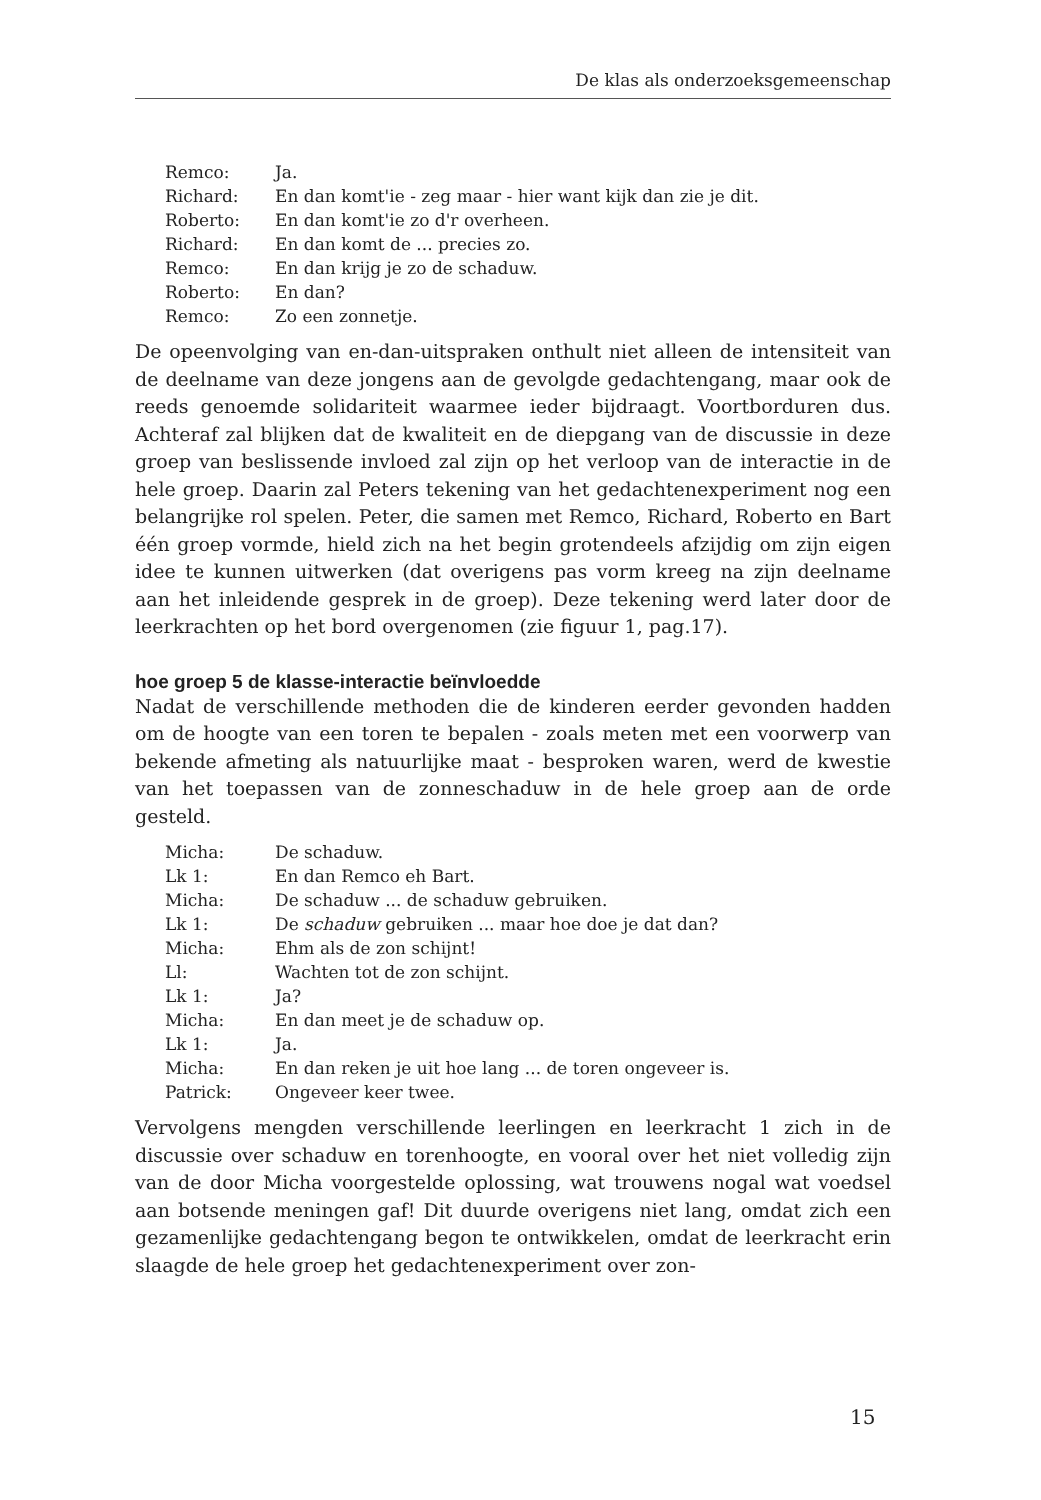De klas als onderzoeksgemeenschap
| Remco: | Ja. |
| Richard: | En dan komt'ie - zeg maar - hier want kijk dan zie je dit. |
| Roberto: | En dan komt'ie zo d'r overheen. |
| Richard: | En dan komt de ... precies zo. |
| Remco: | En dan krijg je zo de schaduw. |
| Roberto: | En dan? |
| Remco: | Zo een zonnetje. |
De opeenvolging van en-dan-uitspraken onthult niet alleen de intensiteit van de deelname van deze jongens aan de gevolgde gedachtengang, maar ook de reeds genoemde solidariteit waarmee ieder bijdraagt. Voortborduren dus. Achteraf zal blijken dat de kwaliteit en de diepgang van de discussie in deze groep van beslissende invloed zal zijn op het verloop van de interactie in de hele groep. Daarin zal Peters tekening van het gedachtenexperiment nog een belangrijke rol spelen. Peter, die samen met Remco, Richard, Roberto en Bart één groep vormde, hield zich na het begin grotendeels afzijdig om zijn eigen idee te kunnen uitwerken (dat overigens pas vorm kreeg na zijn deelname aan het inleidende gesprek in de groep). Deze tekening werd later door de leerkrachten op het bord overgenomen (zie figuur 1, pag.17).
hoe groep 5 de klasse-interactie beïnvloedde
Nadat de verschillende methoden die de kinderen eerder gevonden hadden om de hoogte van een toren te bepalen - zoals meten met een voorwerp van bekende afmeting als natuurlijke maat - besproken waren, werd de kwestie van het toepassen van de zonneschaduw in de hele groep aan de orde gesteld.
| Micha: | De schaduw. |
| Lk 1: | En dan Remco eh Bart. |
| Micha: | De schaduw ... de schaduw gebruiken. |
| Lk 1: | De schaduw gebruiken ... maar hoe doe je dat dan? |
| Micha: | Ehm als de zon schijnt! |
| Ll: | Wachten tot de zon schijnt. |
| Lk 1: | Ja? |
| Micha: | En dan meet je de schaduw op. |
| Lk 1: | Ja. |
| Micha: | En dan reken je uit hoe lang ... de toren ongeveer is. |
| Patrick: | Ongeveer keer twee. |
Vervolgens mengden verschillende leerlingen en leerkracht 1 zich in de discussie over schaduw en torenhoogte, en vooral over het niet volledig zijn van de door Micha voorgestelde oplossing, wat trouwens nogal wat voedsel aan botsende meningen gaf! Dit duurde overigens niet lang, omdat zich een gezamenlijke gedachtengang begon te ontwikkelen, omdat de leerkracht erin slaagde de hele groep het gedachtenexperiment over zon-
15